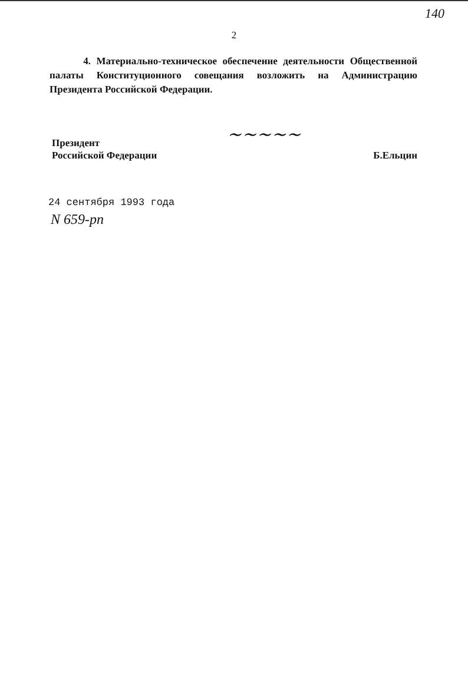140
2
4. Материально-техническое обеспечение деятельности Общественной палаты Конституционного совещания возложить на Администрацию Президента Российской Федерации.
~~~~~
Президент
Российской Федерации
Б.Ельцин
24 сентября 1993 года
N 659-рп